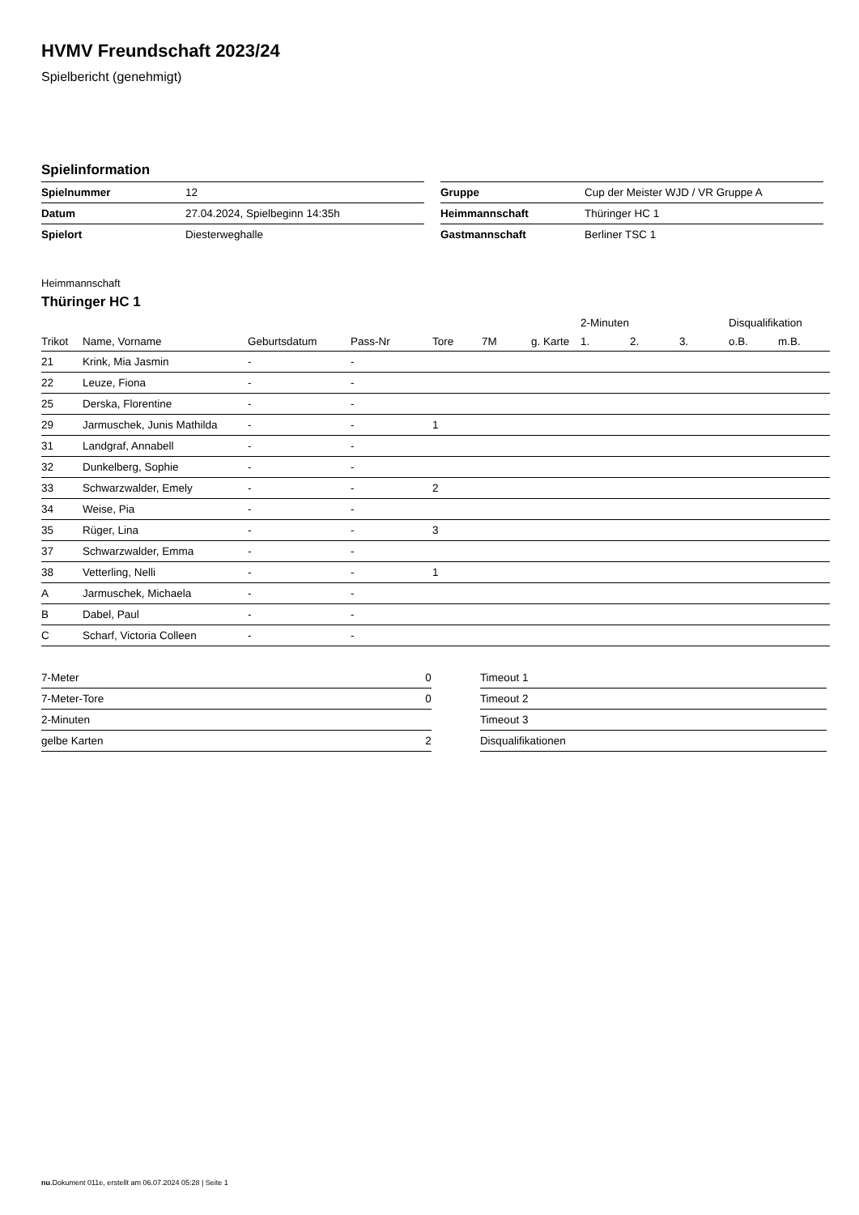HVMV Freundschaft 2023/24
Spielbericht (genehmigt)
Spielinformation
| Spielnummer | 12 |
| Datum | 27.04.2024, Spielbeginn 14:35h |
| Spielort | Diesterweghalle |
| Gruppe | Cup der Meister WJD / VR Gruppe A |
| Heimmannschaft | Thüringer HC 1 |
| Gastmannschaft | Berliner TSC 1 |
Heimmannschaft
Thüringer HC 1
| | | | | | | | 2-Minuten | | | Disqualifikation | |
| --- | --- | --- | --- | --- | --- | --- | --- | --- | --- | --- | --- |
| Trikot | Name, Vorname | Geburtsdatum | Pass-Nr | Tore | 7M | g. Karte | 1. | 2. | 3. | o.B. | m.B. |
| 21 | Krink, Mia Jasmin | - | - | | | | | | | | |
| 22 | Leuze, Fiona | - | - | | | | | | | | |
| 25 | Derska, Florentine | - | - | | | | | | | | |
| 29 | Jarmuschek, Junis Mathilda | - | - | 1 | | | | | | | |
| 31 | Landgraf, Annabell | - | - | | | | | | | | |
| 32 | Dunkelberg, Sophie | - | - | | | | | | | | |
| 33 | Schwarzwalder, Emely | - | - | 2 | | | | | | | |
| 34 | Weise, Pia | - | - | | | | | | | | |
| 35 | Rüger, Lina | - | - | 3 | | | | | | | |
| 37 | Schwarzwalder, Emma | - | - | | | | | | | | |
| 38 | Vetterling, Nelli | - | - | 1 | | | | | | | |
| A | Jarmuschek, Michaela | - | - | | | | | | | | |
| B | Dabel, Paul | - | - | | | | | | | | |
| C | Scharf, Victoria Colleen | - | - | | | | | | | | |
| 7-Meter | 0 |
| 7-Meter-Tore | 0 |
| 2-Minuten | |
| gelbe Karten | 2 |
| Timeout 1 |
| Timeout 2 |
| Timeout 3 |
| Disqualifikationen |
nu.Dokument 011e, erstellt am 06.07.2024 05:28 | Seite 1